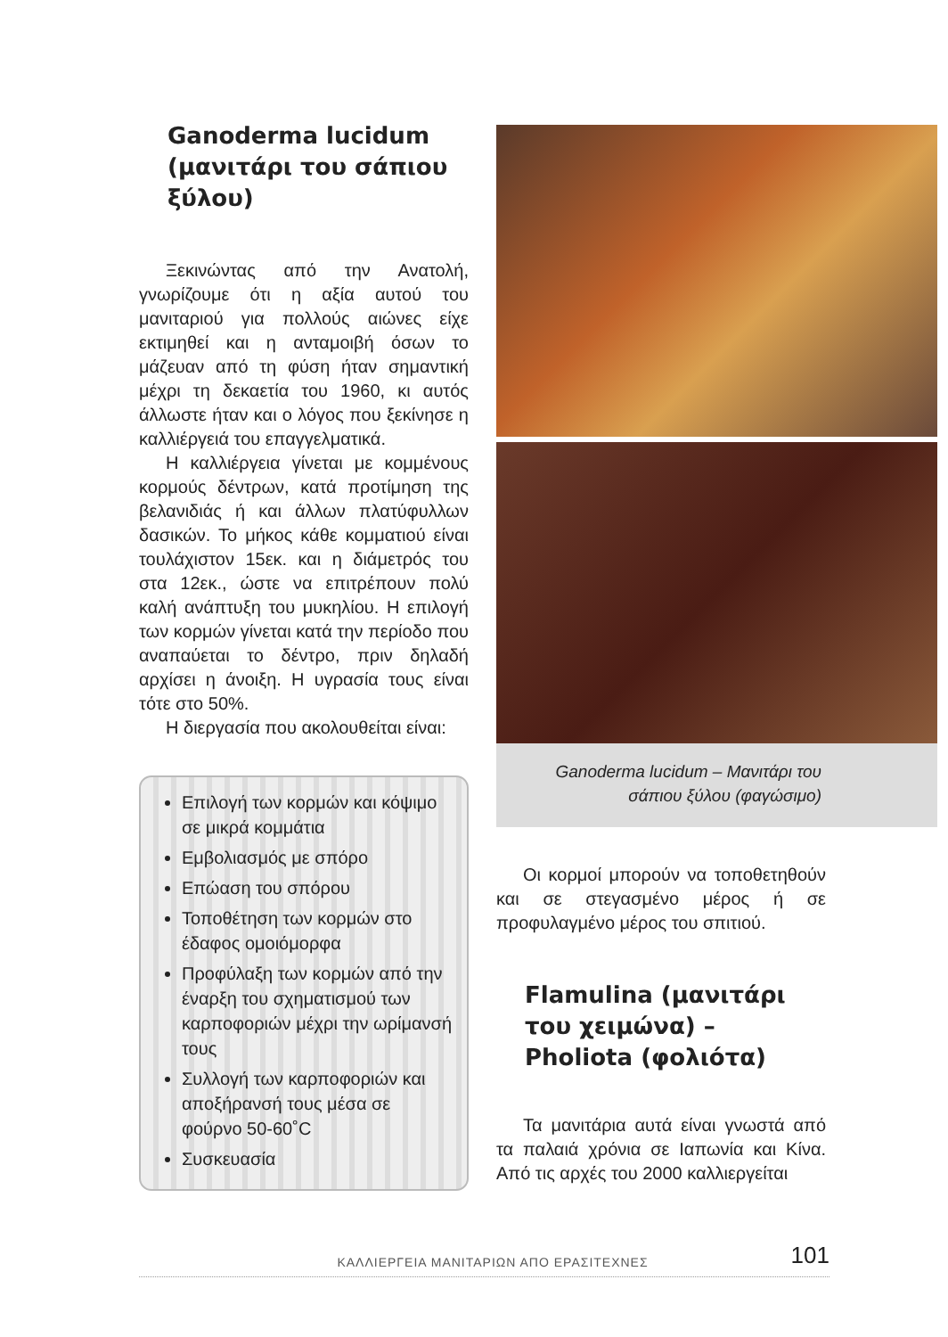Ganoderma lucidum (μανιτάρι του σάπιου ξύλου)
Ξεκινώντας από την Ανατολή, γνωρίζουμε ότι η αξία αυτού του μανιταριού για πολλούς αιώνες είχε εκτιμηθεί και η ανταμοιβή όσων το μάζευαν από τη φύση ήταν σημαντική μέχρι τη δεκαετία του 1960, κι αυτός άλλωστε ήταν και ο λόγος που ξεκίνησε η καλλιέργειά του επαγγελματικά.
Η καλλιέργεια γίνεται με κομμένους κορμούς δέντρων, κατά προτίμηση της βελανιδιάς ή και άλλων πλατύφυλλων δασικών. Το μήκος κάθε κομματιού είναι τουλάχιστον 15εκ. και η διάμετρός του στα 12εκ., ώστε να επιτρέπουν πολύ καλή ανάπτυξη του μυκηλίου. Η επιλογή των κορμών γίνεται κατά την περίοδο που αναπαύεται το δέντρο, πριν δηλαδή αρχίσει η άνοιξη. Η υγρασία τους είναι τότε στο 50%.
Η διεργασία που ακολουθείται είναι:
Επιλογή των κορμών και κόψιμο σε μικρά κομμάτια
Εμβολιασμός με σπόρο
Επώαση του σπόρου
Τοποθέτηση των κορμών στο έδαφος ομοιόμορφα
Προφύλαξη των κορμών από την έναρξη του σχηματισμού των καρποφοριών μέχρι την ωρίμανσή τους
Συλλογή των καρποφοριών και αποξήρανσή τους μέσα σε φούρνο 50-60˚C
Συσκευασία
Ganoderma lucidum – Μανιτάρι του σάπιου ξύλου (φαγώσιμο)
Οι κορμοί μπορούν να τοποθετηθούν και σε στεγασμένο μέρος ή σε προφυλαγμένο μέρος του σπιτιού.
Flamulina (μανιτάρι του χειμώνα) – Pholiota (φολιότα)
Τα μανιτάρια αυτά είναι γνωστά από τα παλαιά χρόνια σε Ιαπωνία και Κίνα. Από τις αρχές του 2000 καλλιεργείται
ΚΑΛΛΙΕΡΓΕΙΑ ΜΑΝΙΤΑΡΙΩΝ ΑΠΟ ΕΡΑΣΙΤΕΧΝΕΣ 101